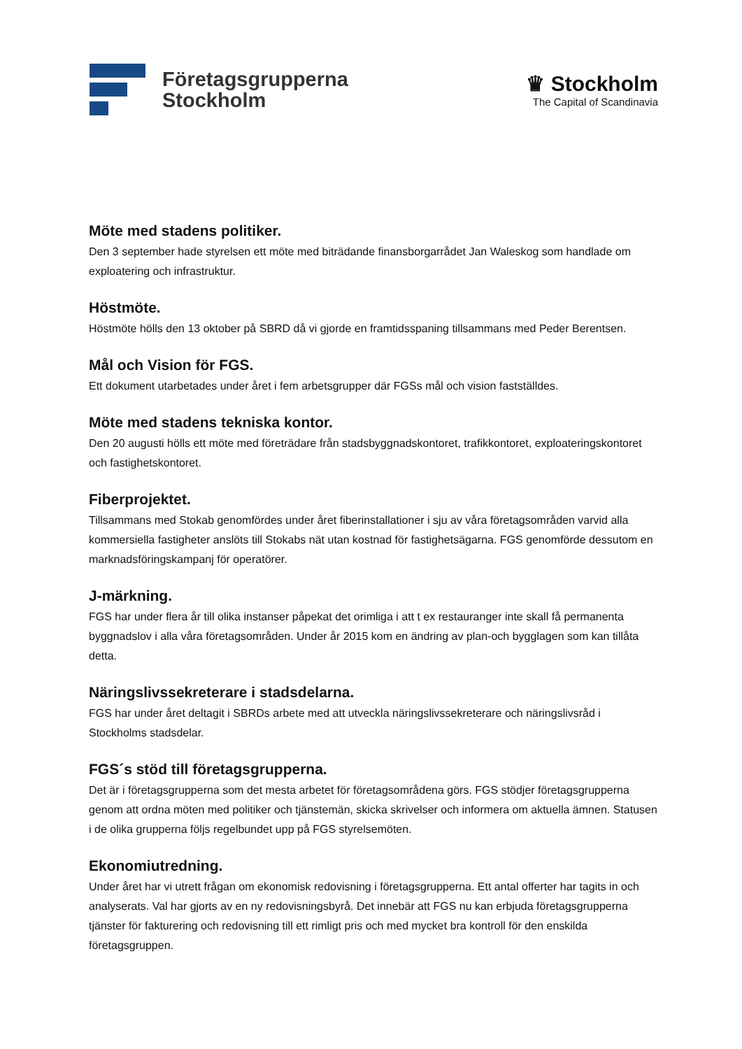Företagsgrupperna
Stockholm
♛ Stockholm
The Capital of Scandinavia
Möte med stadens politiker.
Den 3 september hade styrelsen ett möte med biträdande finansborgarrådet Jan Waleskog som handlade om exploatering och infrastruktur.
Höstmöte.
Höstmöte hölls den 13 oktober på SBRD då vi gjorde en framtidsspaning tillsammans med Peder Berentsen.
Mål och Vision för FGS.
Ett dokument utarbetades under året i fem arbetsgrupper där FGSs mål och vision fastställdes.
Möte med stadens tekniska kontor.
Den 20 augusti hölls ett möte med företrädare från stadsbyggnadskontoret, trafikkontoret, exploateringskontoret och fastighetskontoret.
Fiberprojektet.
Tillsammans med Stokab genomfördes under året fiberinstallationer i sju av våra företagsområden varvid alla kommersiella fastigheter anslöts till Stokabs nät utan kostnad för fastighetsägarna. FGS genomförde dessutom en marknadsföringskampanj för operatörer.
J-märkning.
FGS har under flera år till olika instanser påpekat det orimliga i att t ex restauranger inte skall få permanenta byggnadslov i alla våra företagsområden. Under år 2015 kom en ändring av plan-och bygglagen som kan tillåta detta.
Näringslivssekreterare i stadsdelarna.
FGS har under året deltagit i SBRDs arbete med att utveckla näringslivssekreterare och näringslivsråd i Stockholms stadsdelar.
FGS´s stöd till företagsgrupperna.
Det är i företagsgrupperna som det mesta arbetet för företagsområdena görs. FGS stödjer företagsgrupperna genom att ordna möten med politiker och tjänstemän, skicka skrivelser och informera om aktuella ämnen. Statusen i de olika grupperna följs regelbundet upp på FGS styrelsemöten.
Ekonomiutredning.
Under året har vi utrett frågan om ekonomisk redovisning i företagsgrupperna. Ett antal offerter har tagits in och analyserats. Val har gjorts av en ny redovisningsbyrå. Det innebär att FGS nu kan erbjuda företagsgrupperna tjänster för fakturering och redovisning till ett rimligt pris och med mycket bra kontroll för den enskilda företagsgruppen.